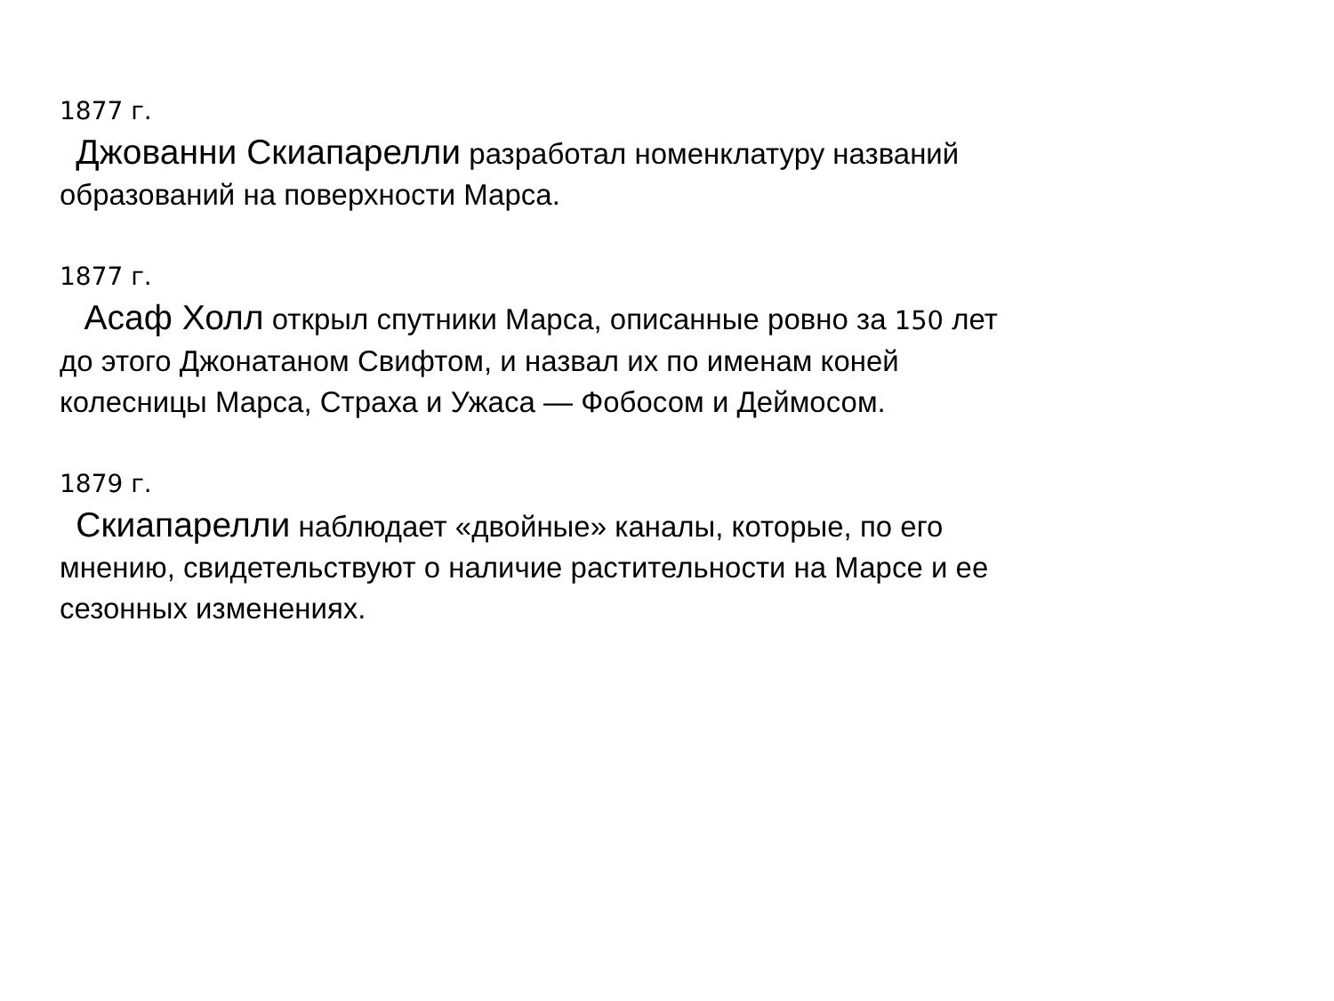1877 г.
Джованни Скиапарелли разработал номенклатуру названий образований на поверхности Марса.
1877 г.
Асаф Холл открыл спутники Марса, описанные ровно за 150 лет до этого Джонатаном Свифтом, и назвал их по именам коней колесницы Марса, Страха и Ужаса — Фобосом и Деймосом.
1879 г.
Скиапарелли наблюдает «двойные» каналы, которые, по его мнению, свидетельствуют о наличие растительности на Марсе и ее сезонных изменениях.